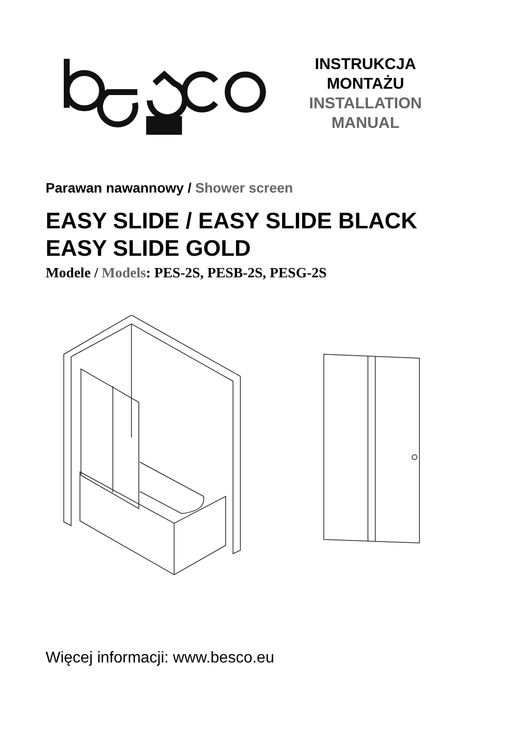INSTRUKCJA
MONTAŻU
INSTALLATION
MANUAL
Parawan nawannowy / Shower screen
EASY SLIDE / EASY SLIDE BLACK
EASY SLIDE GOLD
Modele / Models: PES-2S, PESB-2S, PESG-2S
Więcej informacji: www.besco.eu